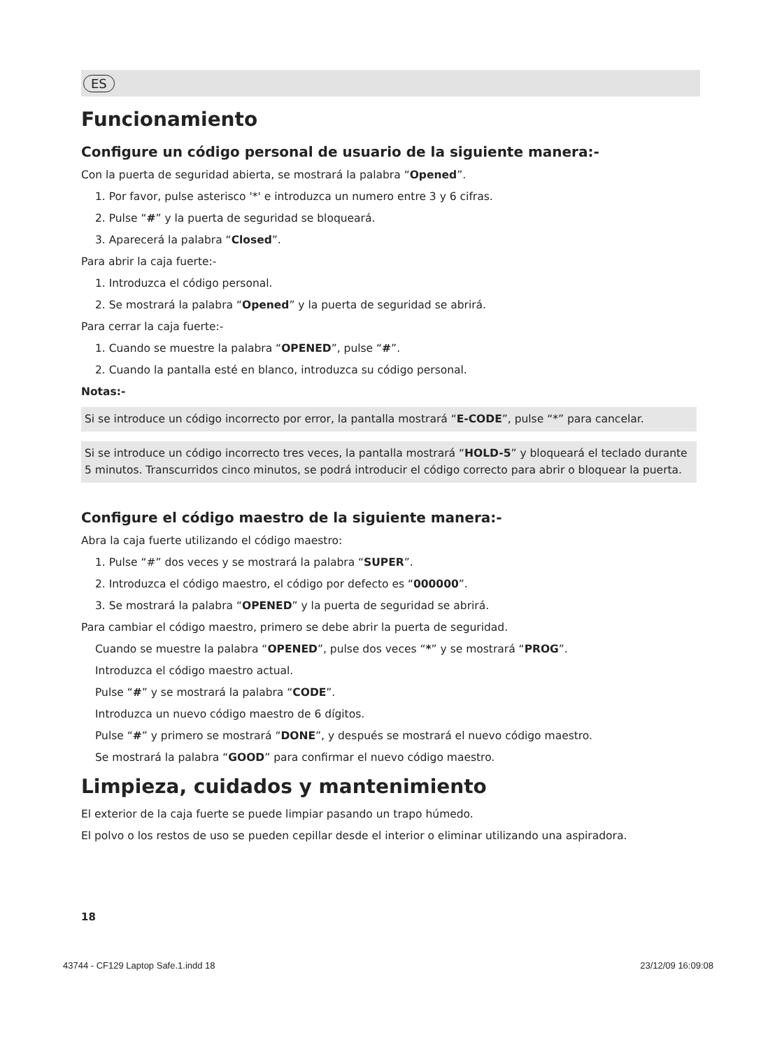ES
Funcionamiento
Configure un código personal de usuario de la siguiente manera:-
Con la puerta de seguridad abierta, se mostrará la palabra “Opened”.
1. Por favor, pulse asterisco '*' e introduzca un numero entre 3 y 6 cifras.
2. Pulse “#” y la puerta de seguridad se bloqueará.
3. Aparecerá la palabra “Closed”.
Para abrir la caja fuerte:-
1. Introduzca el código personal.
2. Se mostrará la palabra “Opened” y la puerta de seguridad se abrirá.
Para cerrar la caja fuerte:-
1. Cuando se muestre la palabra “OPENED”, pulse “#”.
2. Cuando la pantalla esté en blanco, introduzca su código personal.
Notas:-
Si se introduce un código incorrecto por error, la pantalla mostrará “E-CODE”, pulse “*” para cancelar.
Si se introduce un código incorrecto tres veces, la pantalla mostrará “HOLD-5” y bloqueará el teclado durante 5 minutos. Transcurridos cinco minutos, se podrá introducir el código correcto para abrir o bloquear la puerta.
Configure el código maestro de la siguiente manera:-
Abra la caja fuerte utilizando el código maestro:
1. Pulse “#” dos veces y se mostrará la palabra “SUPER”.
2. Introduzca el código maestro, el código por defecto es “000000”.
3. Se mostrará la palabra “OPENED” y la puerta de seguridad se abrirá.
Para cambiar el código maestro, primero se debe abrir la puerta de seguridad.
Cuando se muestre la palabra “OPENED”, pulse dos veces “*” y se mostrará “PROG”.
Introduzca el código maestro actual.
Pulse “#” y se mostrará la palabra “CODE”.
Introduzca un nuevo código maestro de 6 dígitos.
Pulse “#” y primero se mostrará “DONE”, y después se mostrará el nuevo código maestro.
Se mostrará la palabra “GOOD” para confirmar el nuevo código maestro.
Limpieza, cuidados y mantenimiento
El exterior de la caja fuerte se puede limpiar pasando un trapo húmedo.
El polvo o los restos de uso se pueden cepillar desde el interior o eliminar utilizando una aspiradora.
18
43744 - CF129 Laptop Safe.1.indd 18 23/12/09 16:09:08